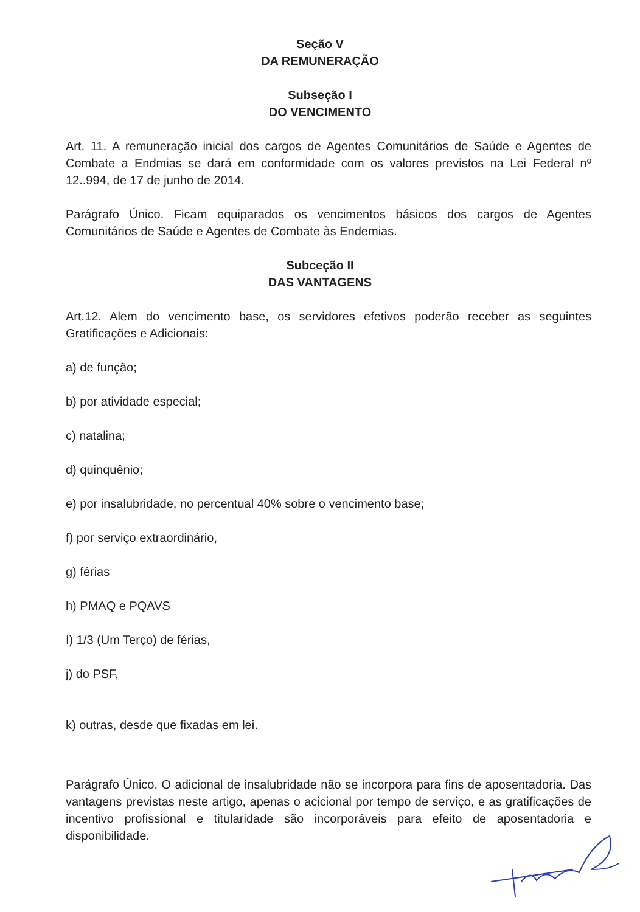Seção V
DA REMUNERAÇÃO
Subseção I
DO VENCIMENTO
Art. 11. A remuneração inicial dos cargos de Agentes Comunitários de Saúde e Agentes de Combate a Endmias se dará em conformidade com os valores previstos na Lei Federal nº 12..994, de 17 de junho de 2014.
Parágrafo Único. Ficam equiparados os vencimentos básicos dos cargos de Agentes Comunitários de Saúde e Agentes de Combate às Endemias.
Subceção II
DAS VANTAGENS
Art.12. Alem do vencimento base, os servidores efetivos poderão receber as seguintes Gratificações e Adicionais:
a) de função;
b) por atividade especial;
c) natalina;
d) quinquênio;
e) por insalubridade, no percentual 40% sobre o vencimento base;
f) por serviço extraordinário,
g) férias
h) PMAQ e PQAVS
I) 1/3 (Um Terço) de férias,
j) do PSF,
k) outras, desde que fixadas em lei.
Parágrafo Único. O adicional de insalubridade não se incorpora para fins de aposentadoria. Das vantagens previstas neste artigo, apenas o acicional por tempo de serviço, e as gratificações de incentivo profissional e titularidade são incorporáveis para efeito de aposentadoria e disponibilidade.